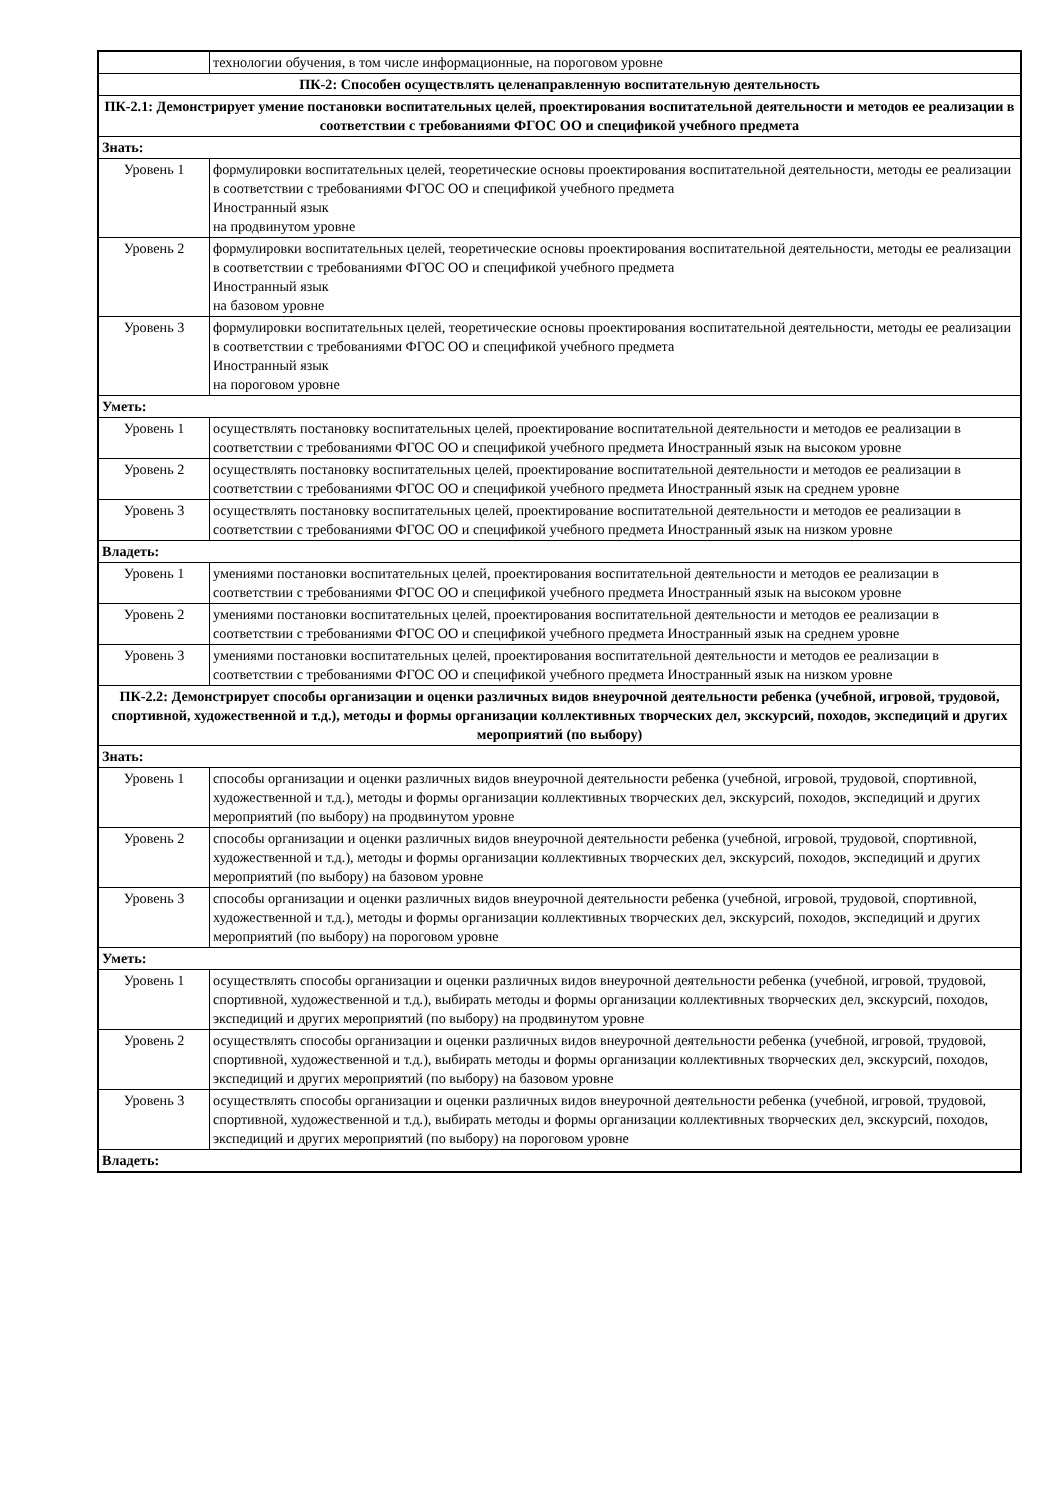| | технологии обучения, в том числе информационные, на пороговом уровне |
| ПК-2: Способен осуществлять целенаправленную воспитательную деятельность | |
| ПК-2.1: Демонстрирует умение постановки воспитательных целей, проектирования воспитательной деятельности и методов ее реализации в соответствии с требованиями ФГОС ОО и спецификой учебного предмета | |
| Знать: | |
| Уровень 1 | формулировки воспитательных целей, теоретические основы проектирования воспитательной деятельности, методы ее реализации в соответствии с требованиями ФГОС ОО и спецификой учебного предмета Иностранный язык на продвинутом уровне |
| Уровень 2 | формулировки воспитательных целей, теоретические основы проектирования воспитательной деятельности, методы ее реализации в соответствии с требованиями ФГОС ОО и спецификой учебного предмета Иностранный язык на базовом уровне |
| Уровень 3 | формулировки воспитательных целей, теоретические основы проектирования воспитательной деятельности, методы ее реализации в соответствии с требованиями ФГОС ОО и спецификой учебного предмета Иностранный язык на пороговом уровне |
| Уметь: | |
| Уровень 1 | осуществлять постановку воспитательных целей, проектирование воспитательной деятельности и методов ее реализации в соответствии с требованиями ФГОС ОО и спецификой учебного предмета Иностранный язык на высоком уровне |
| Уровень 2 | осуществлять постановку воспитательных целей, проектирование воспитательной деятельности и методов ее реализации в соответствии с требованиями ФГОС ОО и спецификой учебного предмета Иностранный язык на среднем уровне |
| Уровень 3 | осуществлять постановку воспитательных целей, проектирование воспитательной деятельности и методов ее реализации в соответствии с требованиями ФГОС ОО и спецификой учебного предмета Иностранный язык на низком уровне |
| Владеть: | |
| Уровень 1 | умениями постановки воспитательных целей, проектирования воспитательной деятельности и методов ее реализации в соответствии с требованиями ФГОС ОО и спецификой учебного предмета Иностранный язык на высоком уровне |
| Уровень 2 | умениями постановки воспитательных целей, проектирования воспитательной деятельности и методов ее реализации в соответствии с требованиями ФГОС ОО и спецификой учебного предмета Иностранный язык на среднем уровне |
| Уровень 3 | умениями постановки воспитательных целей, проектирования воспитательной деятельности и методов ее реализации в соответствии с требованиями ФГОС ОО и спецификой учебного предмета Иностранный язык на низком уровне |
| ПК-2.2: Демонстрирует способы организации и оценки различных видов внеурочной деятельности ребенка (учебной, игровой, трудовой, спортивной, художественной и т.д.), методы и формы организации коллективных творческих дел, экскурсий, походов, экспедиций и других мероприятий (по выбору) | |
| Знать: | |
| Уровень 1 | способы организации и оценки различных видов внеурочной деятельности ребенка (учебной, игровой, трудовой, спортивной, художественной и т.д.), методы и формы организации коллективных творческих дел, экскурсий, походов, экспедиций и других мероприятий (по выбору) на продвинутом уровне |
| Уровень 2 | способы организации и оценки различных видов внеурочной деятельности ребенка (учебной, игровой, трудовой, спортивной, художественной и т.д.), методы и формы организации коллективных творческих дел, экскурсий, походов, экспедиций и других мероприятий (по выбору) на базовом уровне |
| Уровень 3 | способы организации и оценки различных видов внеурочной деятельности ребенка (учебной, игровой, трудовой, спортивной, художественной и т.д.), методы и формы организации коллективных творческих дел, экскурсий, походов, экспедиций и других мероприятий (по выбору) на пороговом уровне |
| Уметь: | |
| Уровень 1 | осуществлять способы организации и оценки различных видов внеурочной деятельности ребенка (учебной, игровой, трудовой, спортивной, художественной и т.д.), выбирать методы и формы организации коллективных творческих дел, экскурсий, походов, экспедиций и других мероприятий (по выбору) на продвинутом уровне |
| Уровень 2 | осуществлять способы организации и оценки различных видов внеурочной деятельности ребенка (учебной, игровой, трудовой, спортивной, художественной и т.д.), выбирать методы и формы организации коллективных творческих дел, экскурсий, походов, экспедиций и других мероприятий (по выбору) на базовом уровне |
| Уровень 3 | осуществлять способы организации и оценки различных видов внеурочной деятельности ребенка (учебной, игровой, трудовой, спортивной, художественной и т.д.), выбирать методы и формы организации коллективных творческих дел, экскурсий, походов, экспедиций и других мероприятий (по выбору) на пороговом уровне |
| Владеть: | |